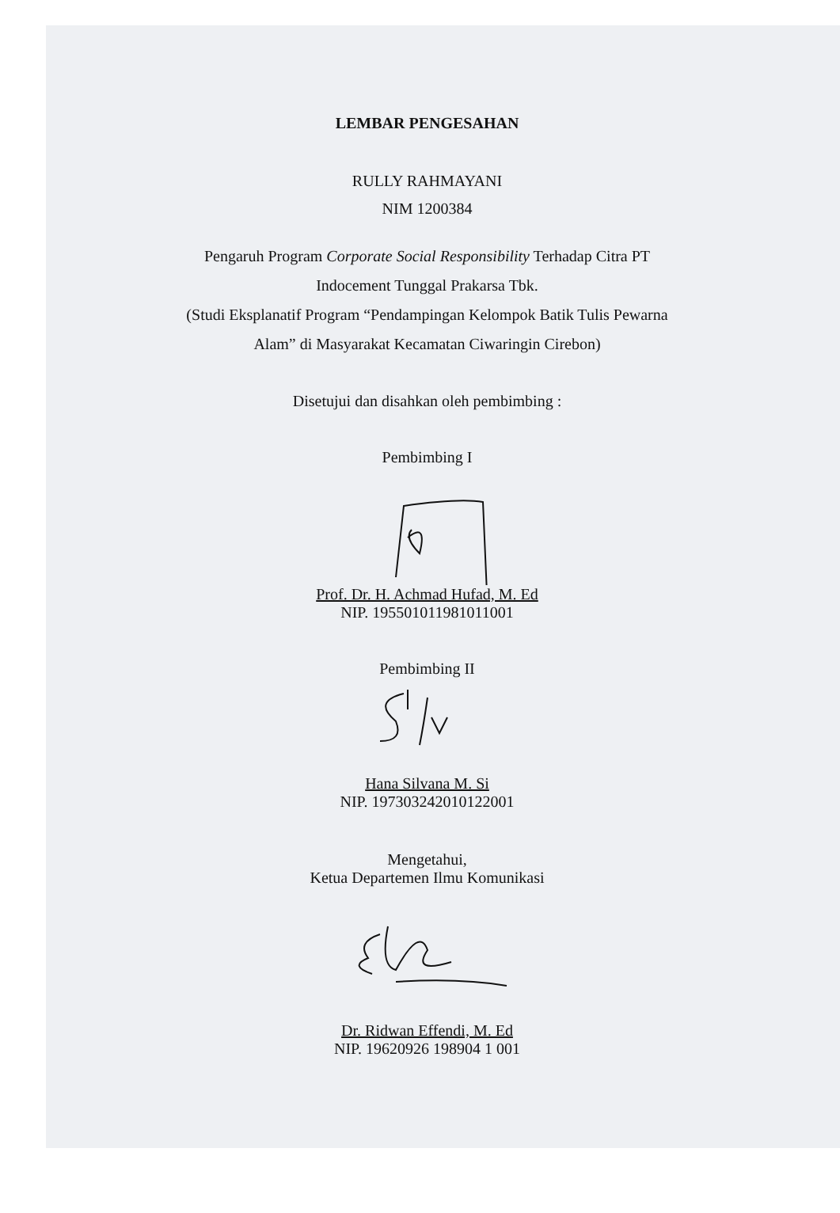LEMBAR PENGESAHAN
RULLY RAHMAYANI
NIM 1200384
Pengaruh Program Corporate Social Responsibility Terhadap Citra PT
Indocement Tunggal Prakarsa Tbk.
(Studi Eksplanatif Program “Pendampingan Kelompok Batik Tulis Pewarna
Alam” di Masyarakat Kecamatan Ciwaringin Cirebon)
Disetujui dan disahkan oleh pembimbing :
Pembimbing I
Prof. Dr. H. Achmad Hufad, M. Ed
NIP. 195501011981011001
Pembimbing II
Hana Silvana M. Si
NIP. 197303242010122001
Mengetahui,
Ketua Departemen Ilmu Komunikasi
Dr. Ridwan Effendi, M. Ed
NIP. 19620926 198904 1 001